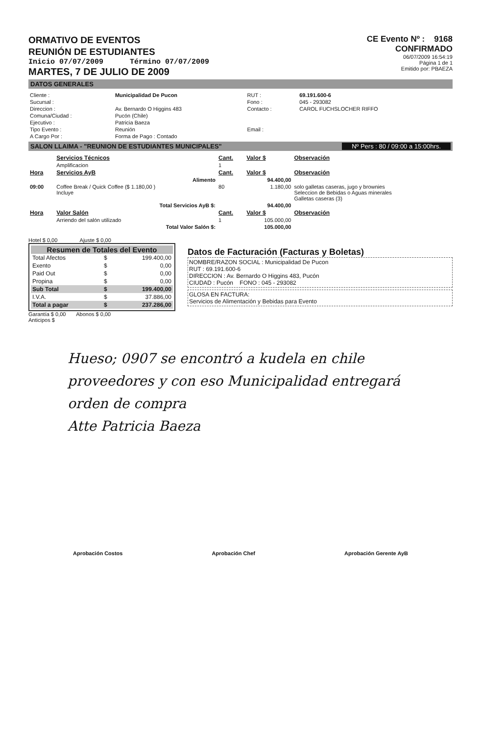ORMATIVO DE EVENTOS
REUNIÓN DE ESTUDIANTES
Inicio 07/07/2009 Término 07/07/2009
MARTES, 7 DE JULIO DE 2009
CE Evento Nº : 9168
CONFIRMADO
06/07/2009 16:54:19
Página 1 de 1
Emitido por: PBAEZA
DATOS GENERALES
| Cliente : | Municipalidad De Pucon | RUT : | 69.191.600-6 |
| Sucursal : | | Fono : | 045 - 293082 |
| Direccion : | Av. Bernardo O Higgins 483 | Contacto : | CAROL FUCHSLOCHER RIFFO |
| Comuna/Ciudad : | Pucón (Chile) | | |
| Ejecutivo : | Patricia Baeza | | |
| Tipo Evento : | Reunión | Email : | |
| A Cargo Por : | Forma de Pago : Contado | | |
SALON LLAIMA - "REUNION DE ESTUDIANTES MUNICIPALES" Nº Pers : 80 / 09:00 a 15:00hrs.
| | Servicios Técnicos | Cant. | Valor $ | Observación |
| --- | --- | --- | --- | --- |
| | Amplificacion | 1 | | |
| Hora | Servicios AyB | Cant. | Valor $ | Observación |
| | Alimento | | 94.400,00 | |
| 09:00 | Coffee Break / Quick Coffee ($ 1.180,00 ) Incluye | 80 | 1.180,00 | solo galletas caseras, jugo y brownies Seleccion de Bebidas o Aguas minerales Galletas caseras (3) |
| | Total Servicios AyB $: | | 94.400,00 | |
| Hora | Valor Salón | Cant. | Valor $ | Observación |
| | Arriendo del salón utilizado | 1 | 105.000,00 | |
| | Total Valor Salón $: | | 105.000,00 | |
Hotel $ 0,00 Ajuste $ 0,00
Resumen de Totales del Evento
| Total Afectos | $ | 199.400,00 |
| Exento | $ | 0,00 |
| Paid Out | $ | 0,00 |
| Propina | $ | 0,00 |
| Sub Total | $ | 199.400,00 |
| I.V.A. | $ | 37.886,00 |
| Total a pagar | $ | 237.286,00 |
Garantía $ 0,00 Abonos $ 0,00
Anticipos $
Datos de Facturación (Facturas y Boletas)
NOMBRE/RAZON SOCIAL : Municipalidad De Pucon
RUT : 69.191.600-6
DIRECCION : Av. Bernardo O Higgins 483, Pucón
CIUDAD : Pucón FONO : 045 - 293082
GLOSA EN FACTURA:
Servicios de Alimentación y Bebidas para Evento
Hueso; 0907 se encontró a kudela en chile proveedores y con eso Municipalidad entregará orden de compra
Atte Patricia Baeza
Aprobación Costos Aprobación Chef Aprobación Gerente AyB